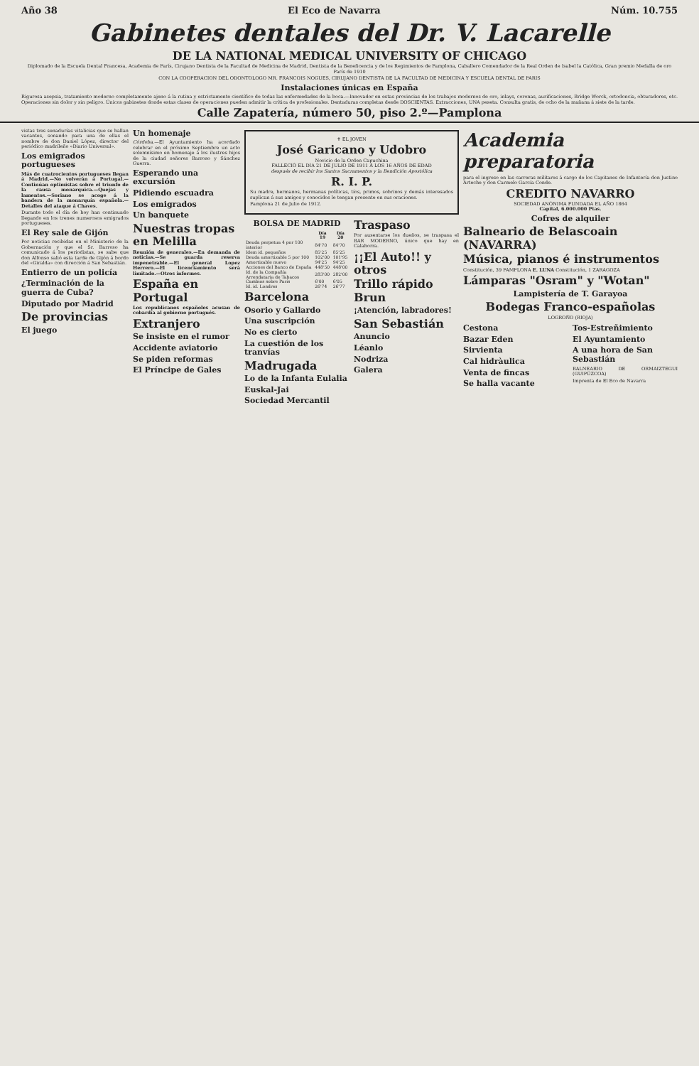Año 38 El Eco de Navarra Núm. 10.755
Gabinetes dentales del Dr. V. Lacarelle
DE LA NATIONAL MEDICAL UNIVERSITY OF CHICAGO
Diplomado de la Escuela Dental Francesa, Academia de París, Cirujano Dentista de la Facultad de Medicina de Madrid, Dentista de la Beneficencia y de los Regimientos de Pamplona, Caballero Comendador de la Real Orden de Isabel la Católica, Gran premio Medalla de oro París de 1910
CON LA COOPERACION DEL ODONTOLOGO MR. FRANCOIS NOGUES, CIRUJANO DENTISTA DE LA FACULTAD DE MEDICINA Y ESCUELA DENTAL DE PARIS
Instalaciones únicas en España
Rigurosa asepsia, tratamiento moderno completamente ajeno á la rutina y estrictamente científico de todas las enfermedades de la boca.—Innovador en estas provincias de los trabajos modernos de oro, inlays, coronas, aurificaciones, Bridge Worck, ortodoncia, obturadores, etc. Operaciones sin dolor y sin peligro. Únicos gabinetes donde estas clases de operaciones pueden admitir la crítica de profesionales. Dentaduras completas desde DOSCIENTAS. Extracciones, UNA peseta. Consulta gratis, de ocho de la mañana á siete de la tarde.
Calle Zapatería, número 50, piso 2.º—Pamplona
vistas tres senadurías vitalicias que se hallan vacantes, sonando para una de ellas el nombre de don Daniel López, director del periódico madrileño «Diario Universal».
Los emigrados portugueses
Más de cuatrocientos portugueses llegan á Madrid.—No volverán á Portugal.—Continúan optimistas sobre el triunfo de la causa monarquica.—Quejas y lamentos.—Soriano se acoge á la bandera de la monarquía española.—Detalles del ataque á Chaves.
Durante todo el día de hoy han continuado llegando en los trenes numerosos emigrados portugueses.
El Rey sale de Gijón
Por noticias recibidas en el Ministerio de la Gobernación y que el Sr. Barroso ha comunicado á los periodistas, se sabe que don Alfonso salió esta tarde de Gijón á bordo del «Giralda» con dirección á San Sebastián.
Entierro de un policía
¿Terminación de la guerra de Cuba?
Diputado por Madrid
De provincias
El juego
Un homenaje
Córdoba.—El Ayuntamiento ha acordado celebrar en el próximo Septiembre un acto solemnísimo en homenaje á los ilustres hijos de la ciudad señores Barroso y Sánchez Guerra.
Esperando una excursión
Pidiendo escuadra
Los emigrados
Un banquete
Nuestras tropas en Melilla
Reunión de generales.—En demanda de noticias.—Se guarda reserva impenetrable.—El general Lopez Herrero.—El licenciamiento será limitado.—Otros informes.
España en Portugal
Los republicanos españoles acusan de cobardía al gobierno portugués.
Extranjero
Se insiste en el rumor
Accidente aviatorio
Se piden reformas
El Príncipe de Gales
✝ EL JOVEN
José Garicano y Udobro
Novicio de la Orden Capuchina
FALLECIÓ EL DIA 21 DE JULIO DE 1911 Á LOS 16 AÑOS DE EDAD
después de recibir los Santos Sacramentos y la Bendición Apostólica
R. I. P.
Su madre, hermanos, hermanas políticas, tíos, primos, sobrinos y demás interesados suplican á sus amigos y conocidos le tengan presente en sus oraciones.
Pamplona 21 de Julio de 1912.
BOLSA DE MADRID
| | Día 19 | Día 20 |
| --- | --- | --- |
| Deuda perpetua 4 por 100 interior | 84'70 | 84'70 |
| Idem id. pequeños | 85'25 | 85'25 |
| Deuda amortizable 5 por 100 | 102'00 | 101'95 |
| Amortizable nuevo | 94'25 | 94'25 |
| Acciones del Banco de España | 448'50 | 448'00 |
| Id. de la Compañía Arrendataria de Tabacos | 283'00 | 282'00 |
| Cambios sobre París | 6'00 | 6'05 |
| Id. id. Londres | 26'74 | 26'77 |
Barcelona
Osorio y Gallardo
Una suscripción
No es cierto
La cuestión de los tranvías
Madrugada
Lo de la Infanta Eulalia
Euskal-Jai
Sociedad Mercantil
Traspaso
Por ausentarse los dueños, se traspasa el BAR MODERNO, único que hay en Calahorra.
¡¡El Auto!! y otros
Trillo rápido Brun
¡Atención, labradores!
San Sebastián
Anuncio
Léanlo
Nodriza
Galera
Academia preparatoria
para el ingreso en las carreras militares á cargo de los Capitanes de Infantería don Justino Arteche y don Carmelo García Conde.
CREDITO NAVARRO
SOCIEDAD ANÓNIMA FUNDADA EL AÑO 1864
Capital, 6.000.000 Ptas.
Cofres de alquiler
Balneario de Belascoain (NAVARRA)
Música, pianos é instrumentos
Constitución, 39 PAMPLONA E. LUNA Constitución, 1 ZARAGOZA
Lámparas "Osram" y "Wotan"
Lampistería de T. Garayoa
Bodegas Franco-españolas
LOGROÑO (RIOJA)
Cestona
Bazar Eden
Sirvienta
Cal hidràulica
Venta de fincas
Se halla vacante
Tos-Estreñimiento
El Ayuntamiento
A una hora de San Sebastián
BALNEARIO DE ORMAIZTEGUI (GUIPÚZCOA)
Imprenta de El Eco de Navarra